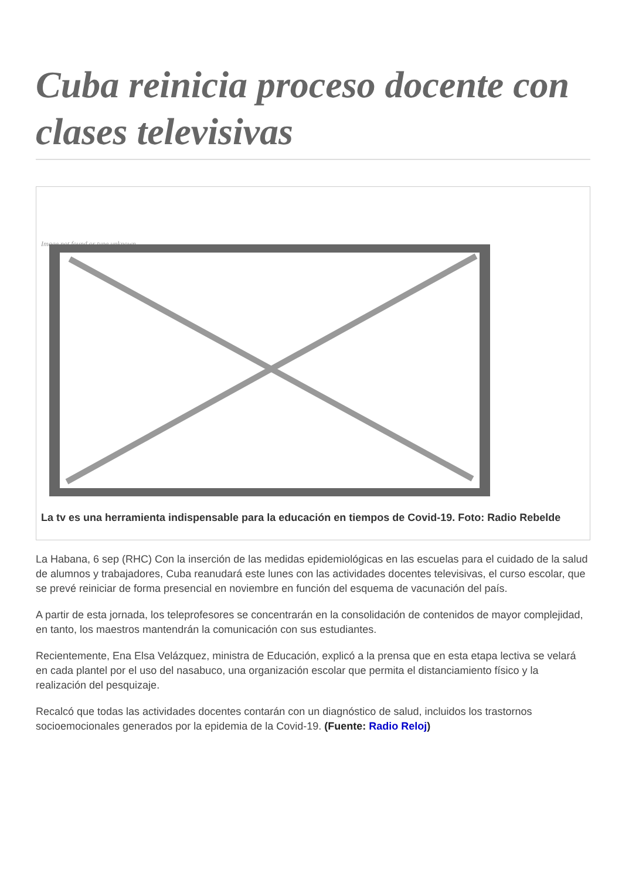Cuba reinicia proceso docente con clases televisivas
Image not found or type unknown
La tv es una herramienta indispensable para la educación en tiempos de Covid-19. Foto: Radio Rebelde
La Habana, 6 sep (RHC) Con la inserción de las medidas epidemiológicas en las escuelas para el cuidado de la salud de alumnos y trabajadores, Cuba reanudará este lunes con las actividades docentes televisivas, el curso escolar, que se prevé reiniciar de forma presencial en noviembre en función del esquema de vacunación del país.
A partir de esta jornada, los teleprofesores se concentrarán en la consolidación de contenidos de mayor complejidad, en tanto, los maestros mantendrán la comunicación con sus estudiantes.
Recientemente, Ena Elsa Velázquez, ministra de Educación, explicó a la prensa que en esta etapa lectiva se velará en cada plantel por el uso del nasabuco, una organización escolar que permita el distanciamiento físico y la realización del pesquizaje.
Recalcó que todas las actividades docentes contarán con un diagnóstico de salud, incluidos los trastornos socioemocionales generados por la epidemia de la Covid-19. (Fuente: Radio Reloj)